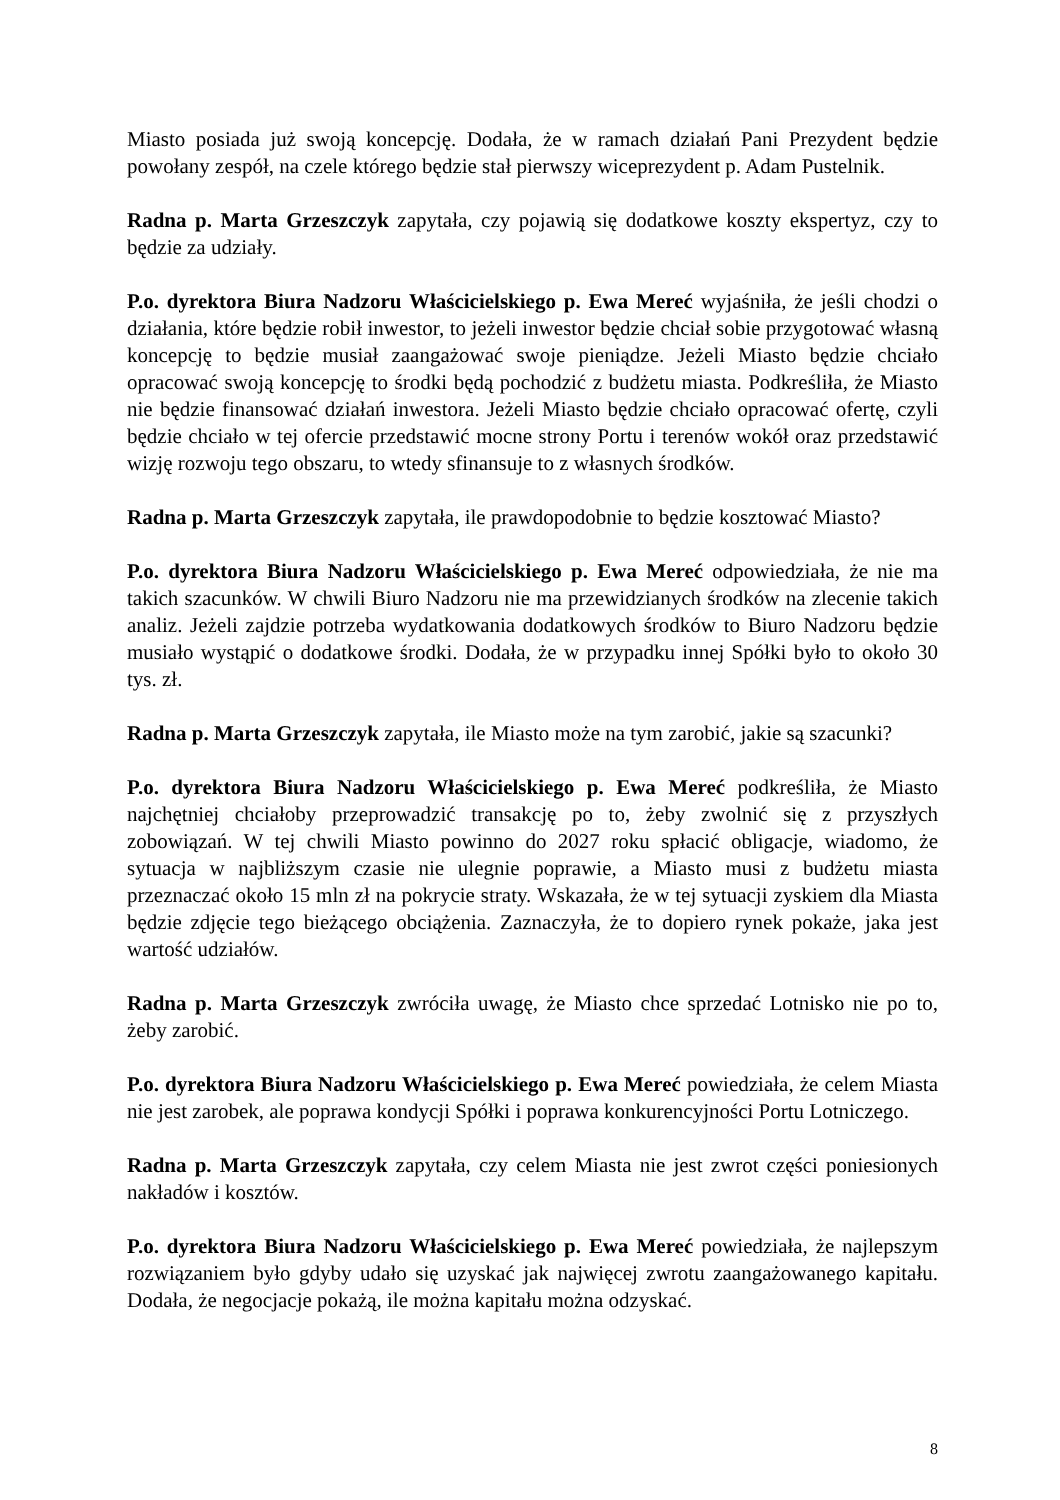Miasto posiada już swoją koncepcję. Dodała, że w ramach działań Pani Prezydent będzie powołany zespół, na czele którego będzie stał pierwszy wiceprezydent p. Adam Pustelnik.
Radna p. Marta Grzeszczyk zapytała, czy pojawią się dodatkowe koszty ekspertyz, czy to będzie za udziały.
P.o. dyrektora Biura Nadzoru Właścicielskiego p. Ewa Mereć wyjaśniła, że jeśli chodzi o działania, które będzie robił inwestor, to jeżeli inwestor będzie chciał sobie przygotować własną koncepcję to będzie musiał zaangażować swoje pieniądze. Jeżeli Miasto będzie chciało opracować swoją koncepcję to środki będą pochodzić z budżetu miasta. Podkreśliła, że Miasto nie będzie finansować działań inwestora. Jeżeli Miasto będzie chciało opracować ofertę, czyli będzie chciało w tej ofercie przedstawić mocne strony Portu i terenów wokół oraz przedstawić wizję rozwoju tego obszaru, to wtedy sfinansuje to z własnych środków.
Radna p. Marta Grzeszczyk zapytała, ile prawdopodobnie to będzie kosztować Miasto?
P.o. dyrektora Biura Nadzoru Właścicielskiego p. Ewa Mereć odpowiedziała, że nie ma takich szacunków. W chwili Biuro Nadzoru nie ma przewidzianych środków na zlecenie takich analiz. Jeżeli zajdzie potrzeba wydatkowania dodatkowych środków to Biuro Nadzoru będzie musiało wystąpić o dodatkowe środki. Dodała, że w przypadku innej Spółki było to około 30 tys. zł.
Radna p. Marta Grzeszczyk zapytała, ile Miasto może na tym zarobić, jakie są szacunki?
P.o. dyrektora Biura Nadzoru Właścicielskiego p. Ewa Mereć podkreśliła, że Miasto najchętniej chciałoby przeprowadzić transakcję po to, żeby zwolnić się z przyszłych zobowiązań. W tej chwili Miasto powinno do 2027 roku spłacić obligacje, wiadomo, że sytuacja w najbliższym czasie nie ulegnie poprawie, a Miasto musi z budżetu miasta przeznaczać około 15 mln zł na pokrycie straty. Wskazała, że w tej sytuacji zyskiem dla Miasta będzie zdjęcie tego bieżącego obciążenia. Zaznaczyła, że to dopiero rynek pokaże, jaka jest wartość udziałów.
Radna p. Marta Grzeszczyk zwróciła uwagę, że Miasto chce sprzedać Lotnisko nie po to, żeby zarobić.
P.o. dyrektora Biura Nadzoru Właścicielskiego p. Ewa Mereć powiedziała, że celem Miasta nie jest zarobek, ale poprawa kondycji Spółki i poprawa konkurencyjności Portu Lotniczego.
Radna p. Marta Grzeszczyk zapytała, czy celem Miasta nie jest zwrot części poniesionych nakładów i kosztów.
P.o. dyrektora Biura Nadzoru Właścicielskiego p. Ewa Mereć powiedziała, że najlepszym rozwiązaniem było gdyby udało się uzyskać jak najwięcej zwrotu zaangażowanego kapitału. Dodała, że negocjacje pokażą, ile można kapitału można odzyskać.
8